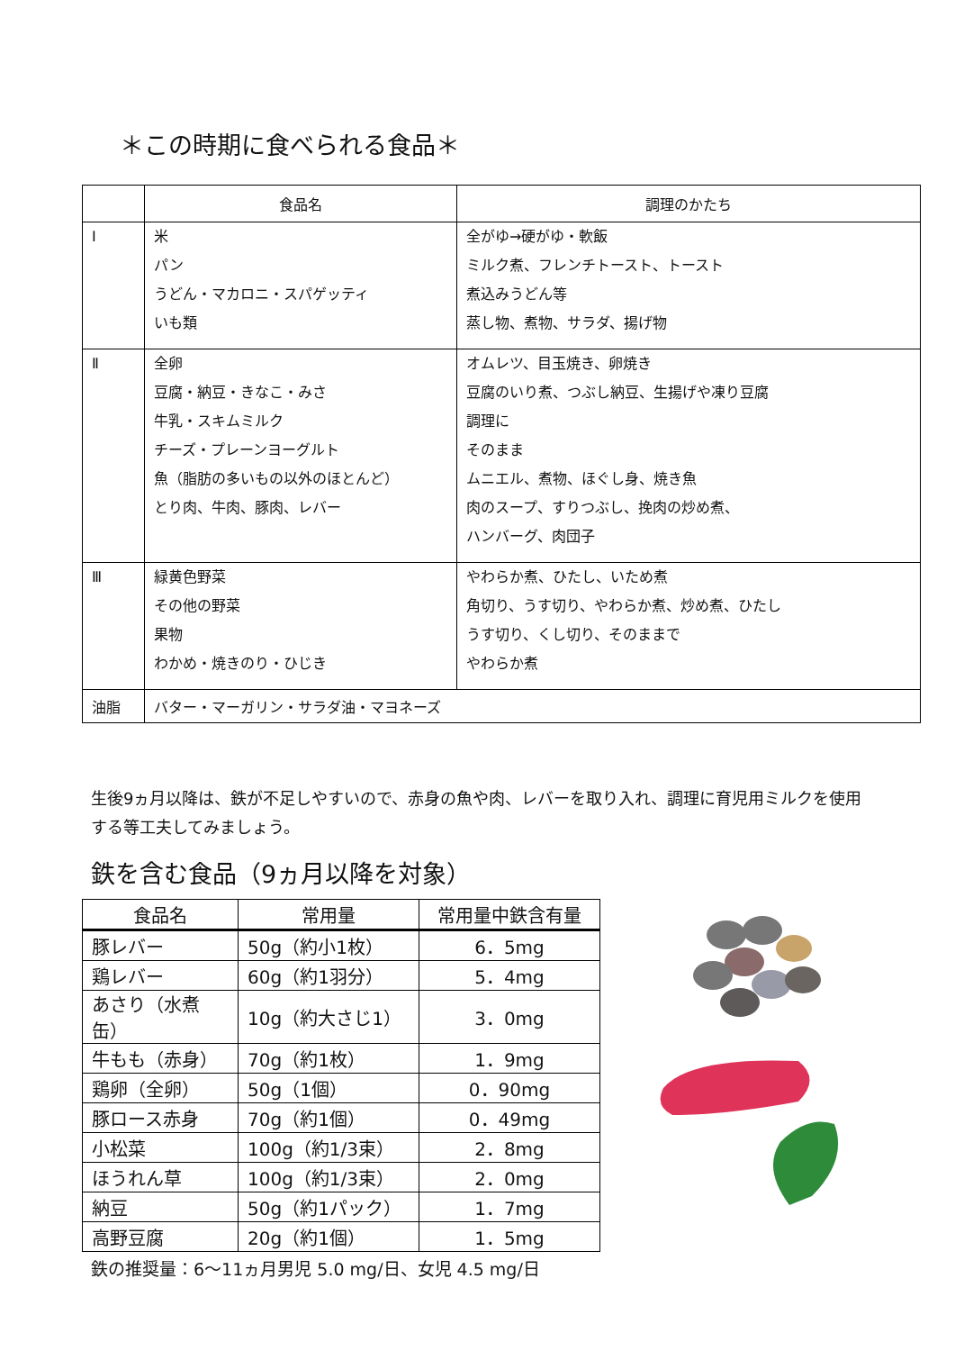＊この時期に食べられる食品＊
| | 食品名 | 調理のかたち |
| --- | --- | --- |
| Ⅰ | 米 パン うどん・マカロニ・スパゲッティ いも類 | 全がゆ→硬がゆ・軟飯 ミルク煮、フレンチトースト、トースト 煮込みうどん等 蒸し物、煮物、サラダ、揚げ物 |
| Ⅱ | 全卵 豆腐・納豆・きなこ・みさ 牛乳・スキムミルク チーズ・プレーンヨーグルト 魚（脂肪の多いもの以外のほとんど） とり肉、牛肉、豚肉、レバー | オムレツ、目玉焼き、卵焼き 豆腐のいり煮、つぶし納豆、生揚げや凍り豆腐 調理に そのまま ムニエル、煮物、ほぐし身、焼き魚 肉のスープ、すりつぶし、挽肉の炒め煮、 ハンバーグ、肉団子 |
| Ⅲ | 緑黄色野菜 その他の野菜 果物 わかめ・焼きのり・ひじき | やわらか煮、ひたし、いため煮 角切り、うす切り、やわらか煮、炒め煮、ひたし うす切り、くし切り、そのままで やわらか煮 |
| 油脂 | バター・マーガリン・サラダ油・マヨネーズ | |
生後9ヵ月以降は、鉄が不足しやすいので、赤身の魚や肉、レバーを取り入れ、調理に育児用ミルクを使用する等工夫してみましょう。
鉄を含む食品（9ヵ月以降を対象）
| 食品名 | 常用量 | 常用量中鉄含有量 |
| --- | --- | --- |
| 豚レバー | 50g（約小1枚） | 6．5mg |
| 鶏レバー | 60g（約1羽分） | 5．4mg |
| あさり（水煮缶） | 10g（約大さじ1） | 3．0mg |
| 牛もも（赤身） | 70g（約1枚） | 1．9mg |
| 鶏卵（全卵） | 50g（1個） | 0．90mg |
| 豚ロース赤身 | 70g（約1個） | 0．49mg |
| 小松菜 | 100g（約1/3束） | 2．8mg |
| ほうれん草 | 100g（約1/3束） | 2．0mg |
| 納豆 | 50g（約1パック） | 1．7mg |
| 高野豆腐 | 20g（約1個） | 1．5mg |
鉄の推奨量：6～11ヵ月男児 5.0 mg/日、女児 4.5 mg/日